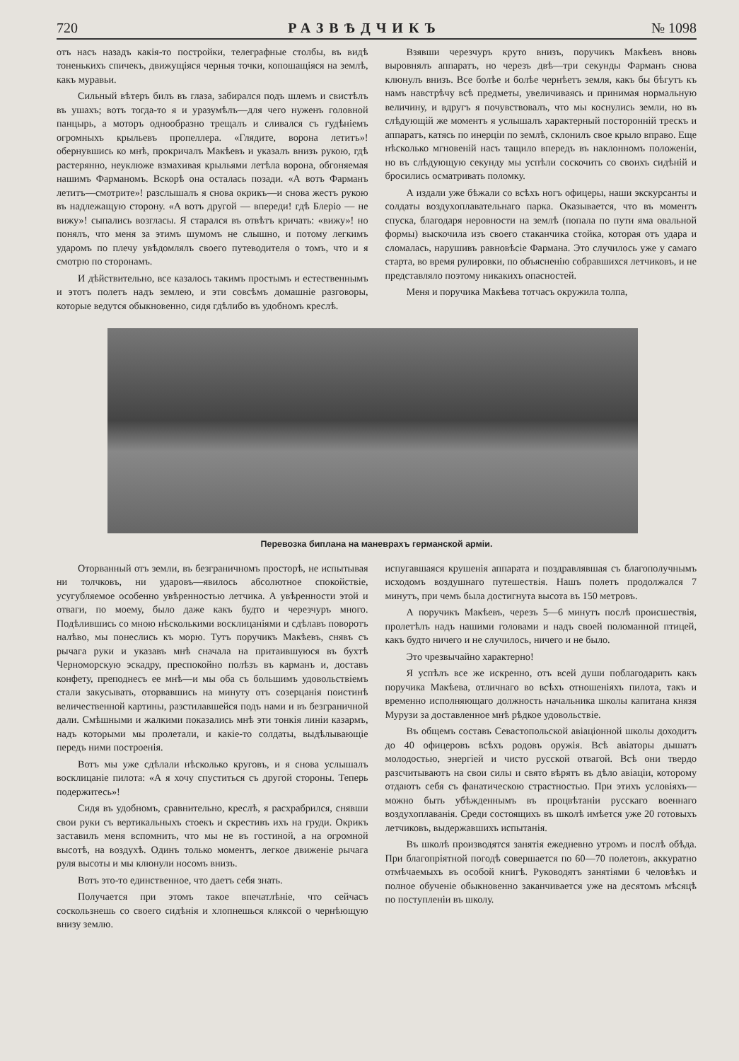720 РАЗВѢДЧИКЪ № 1098
отъ насъ назадъ какія-то постройки, телеграфные столбы, въ видѣ тоненькихъ спичекъ, движущіяся черныя точки, копошащіяся на землѣ, какъ муравьи.
Сильный вѣтеръ билъ въ глаза, забирался подъ шлемъ и свистѣлъ въ ушахъ; вотъ тогда-то я и уразумѣлъ—для чего нуженъ головной панцырь, а моторъ однообразно трещалъ и сливался съ гудѣніемъ огромныхъ крыльевъ пропеллера. «Глядите, ворона летитъ»! обернувшись ко мнѣ, прокричалъ Макѣевъ и указалъ внизъ рукою, гдѣ растерянно, неуклюже взмахивая крыльями летѣла ворона, обгоняемая нашимъ Фарманомъ. Вскорѣ она осталась позади. «А вотъ Фарманъ летитъ—смотрите»! разслышалъ я снова окрикъ—и снова жестъ рукою въ надлежащую сторону. «А вотъ другой — впереди! гдѣ Блеріо — не вижу»! сыпались возгласы. Я старался въ отвѣтъ кричать: «вижу»! но понялъ, что меня за этимъ шумомъ не слышно, и потому легкимъ ударомъ по плечу увѣдомлялъ своего путеводителя о томъ, что и я смотрю по сторонамъ.
И дѣйствительно, все казалось такимъ простымъ и естественнымъ и этотъ полетъ надъ землею, и эти совсѣмъ домашніе разговоры, которые ведутся обыкновенно, сидя гдѣлибо въ удобномъ креслѣ.
Взявши черезчуръ круто внизъ, поручикъ Макѣевъ вновь выровнялъ аппаратъ, но черезъ двѣ—три секунды Фарманъ снова клюнулъ внизъ. Все болѣе и болѣе чернѣетъ земля, какъ бы бѣгутъ къ намъ навстрѣчу всѣ предметы, увеличиваясь и принимая нормальную величину, и вдругъ я почувствовалъ, что мы коснулись земли, но въ слѣдующій же моментъ я услышалъ характерный посторонній трескъ и аппаратъ, катясь по инерціи по землѣ, склонилъ свое крыло вправо. Еще нѣсколько мгновеній насъ тащило впередъ въ наклонномъ положеніи, но въ слѣдующую секунду мы успѣли соскочить со своихъ сидѣній и бросились осматривать поломку.
А издали уже бѣжали со всѣхъ ногъ офицеры, наши экскурсанты и солдаты воздухоплавательнаго парка. Оказывается, что въ моментъ спуска, благодаря неровности на землѣ (попала по пути яма овальной формы) выскочила изъ своего стаканчика стойка, которая отъ удара и сломалась, нарушивъ равновѣсіе Фармана. Это случилось уже у самаго старта, во время рулировки, по объясненію собравшихся летчиковъ, и не представляло поэтому никакихъ опасностей.
Меня и поручика Макѣева тотчасъ окружила толпа,
Перевозка биплана на маневрахъ германской арміи.
Оторванный отъ земли, въ безграничномъ просторѣ, не испытывая ни толчковъ, ни ударовъ—явилось абсолютное спокойствіе, усугубляемое особенно увѣренностью летчика. А увѣренности этой и отваги, по моему, было даже какъ будто и черезчуръ много. Подѣлившись со мною нѣсколькими восклицаніями и сдѣлавъ поворотъ налѣво, мы понеслись къ морю. Тутъ поручикъ Макѣевъ, снявъ съ рычага руки и указавъ мнѣ сначала на притаившуюся въ бухтѣ Черноморскую эскадру, преспокойно полѣзъ въ карманъ и, доставъ конфету, преподнесъ ее мнѣ—и мы оба съ большимъ удовольствіемъ стали закусывать, оторвавшись на минуту отъ созерцанія поистинѣ величественной картины, разстилавшейся подъ нами и въ безграничной дали. Смѣшными и жалкими показались мнѣ эти тонкія линіи казармъ, надъ которыми мы пролетали, и какіе-то солдаты, выдѣлывающіе передъ ними построенія.
Вотъ мы уже сдѣлали нѣсколько круговъ, и я снова услышалъ восклицаніе пилота: «А я хочу спуститься съ другой стороны. Теперь подержитесь»!
Сидя въ удобномъ, сравнительно, креслѣ, я расхрабрился, снявши свои руки съ вертикальныхъ стоекъ и скрестивъ ихъ на груди. Окрикъ заставилъ меня вспомнить, что мы не въ гостиной, а на огромной высотѣ, на воздухѣ. Одинъ только моментъ, легкое движеніе рычага руля высоты и мы клюнули носомъ внизъ.
Вотъ это-то единственное, что даетъ себя знать.
Получается при этомъ такое впечатлѣніе, что сейчасъ соскользнешь со своего сидѣнія и хлопнешься кляксой о чернѣющую внизу землю.
испугавшаяся крушенія аппарата и поздравлявшая съ благополучнымъ исходомъ воздушнаго путешествія. Нашъ полетъ продолжался 7 минутъ, при чемъ была достигнута высота въ 150 метровъ.
А поручикъ Макѣевъ, черезъ 5—6 минутъ послѣ происшествія, пролетѣлъ надъ нашими головами и надъ своей поломанной птицей, какъ будто ничего и не случилось, ничего и не было.
Это чрезвычайно характерно!
Я успѣлъ все же искренно, отъ всей души поблагодарить какъ поручика Макѣева, отличнаго во всѣхъ отношеніяхъ пилота, такъ и временно исполняющаго должность начальника школы капитана князя Мурузи за доставленное мнѣ рѣдкое удовольствіе.
Въ общемъ составъ Севастопольской авіаціонной школы доходитъ до 40 офицеровъ всѣхъ родовъ оружія. Всѣ авіаторы дышатъ молодостью, энергіей и чисто русской отвагой. Всѣ они твердо разсчитываютъ на свои силы и свято вѣрятъ въ дѣло авіаціи, которому отдаютъ себя съ фанатическою страстностью. При этихъ условіяхъ—можно быть убѣжденнымъ въ процвѣтаніи русскаго военнаго воздухоплаванія. Среди состоящихъ въ школѣ имѣется уже 20 готовыхъ летчиковъ, выдержавшихъ испытанія.
Въ школѣ производятся занятія ежедневно утромъ и послѣ обѣда. При благопріятной погодѣ совершается по 60—70 полетовъ, аккуратно отмѣчаемыхъ въ особой книгѣ. Руководятъ занятіями 6 человѣкъ и полное обученіе обыкновенно заканчивается уже на десятомъ мѣсяцѣ по поступленіи въ школу.